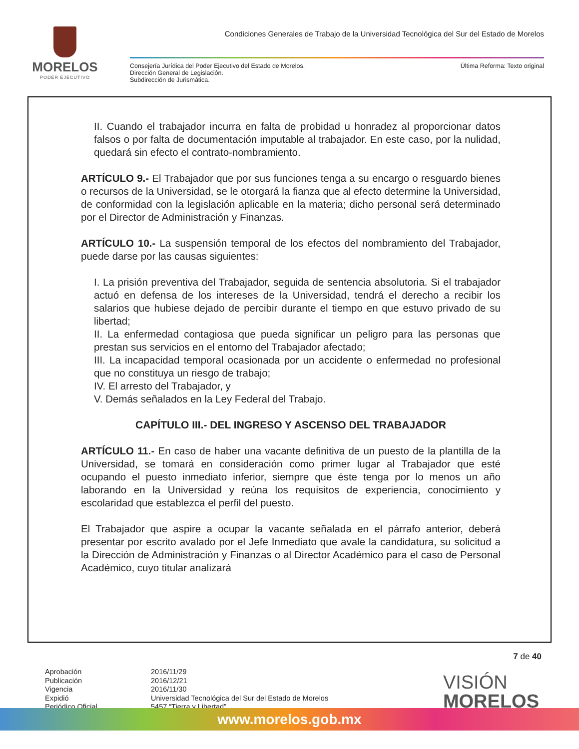MORELOS
PODER EJECUTIVO
Condiciones Generales de Trabajo de la Universidad Tecnológica del Sur del Estado de Morelos
Consejería Jurídica del Poder Ejecutivo del Estado de Morelos.
Dirección General de Legislación.
Subdirección de Jurismática.
Última Reforma: Texto original
II. Cuando el trabajador incurra en falta de probidad u honradez al proporcionar datos falsos o por falta de documentación imputable al trabajador. En este caso, por la nulidad, quedará sin efecto el contrato-nombramiento.
ARTÍCULO 9.- El Trabajador que por sus funciones tenga a su encargo o resguardo bienes o recursos de la Universidad, se le otorgará la fianza que al efecto determine la Universidad, de conformidad con la legislación aplicable en la materia; dicho personal será determinado por el Director de Administración y Finanzas.
ARTÍCULO 10.- La suspensión temporal de los efectos del nombramiento del Trabajador, puede darse por las causas siguientes:
I. La prisión preventiva del Trabajador, seguida de sentencia absolutoria. Si el trabajador actuó en defensa de los intereses de la Universidad, tendrá el derecho a recibir los salarios que hubiese dejado de percibir durante el tiempo en que estuvo privado de su libertad;
II. La enfermedad contagiosa que pueda significar un peligro para las personas que prestan sus servicios en el entorno del Trabajador afectado;
III. La incapacidad temporal ocasionada por un accidente o enfermedad no profesional que no constituya un riesgo de trabajo;
IV. El arresto del Trabajador, y
V. Demás señalados en la Ley Federal del Trabajo.
CAPÍTULO III.- DEL INGRESO Y ASCENSO DEL TRABAJADOR
ARTÍCULO 11.- En caso de haber una vacante definitiva de un puesto de la plantilla de la Universidad, se tomará en consideración como primer lugar al Trabajador que esté ocupando el puesto inmediato inferior, siempre que éste tenga por lo menos un año laborando en la Universidad y reúna los requisitos de experiencia, conocimiento y escolaridad que establezca el perfil del puesto.
El Trabajador que aspire a ocupar la vacante señalada en el párrafo anterior, deberá presentar por escrito avalado por el Jefe Inmediato que avale la candidatura, su solicitud a la Dirección de Administración y Finanzas o al Director Académico para el caso de Personal Académico, cuyo titular analizará
7 de 40
Aprobación
Publicación
Vigencia
Expidió
Periódico Oficial
2016/11/29
2016/12/21
2016/11/30
Universidad Tecnológica del Sur del Estado de Morelos
5457 “Tierra y Libertad”
VISIÓN
MORELOS
www.morelos.gob.mx